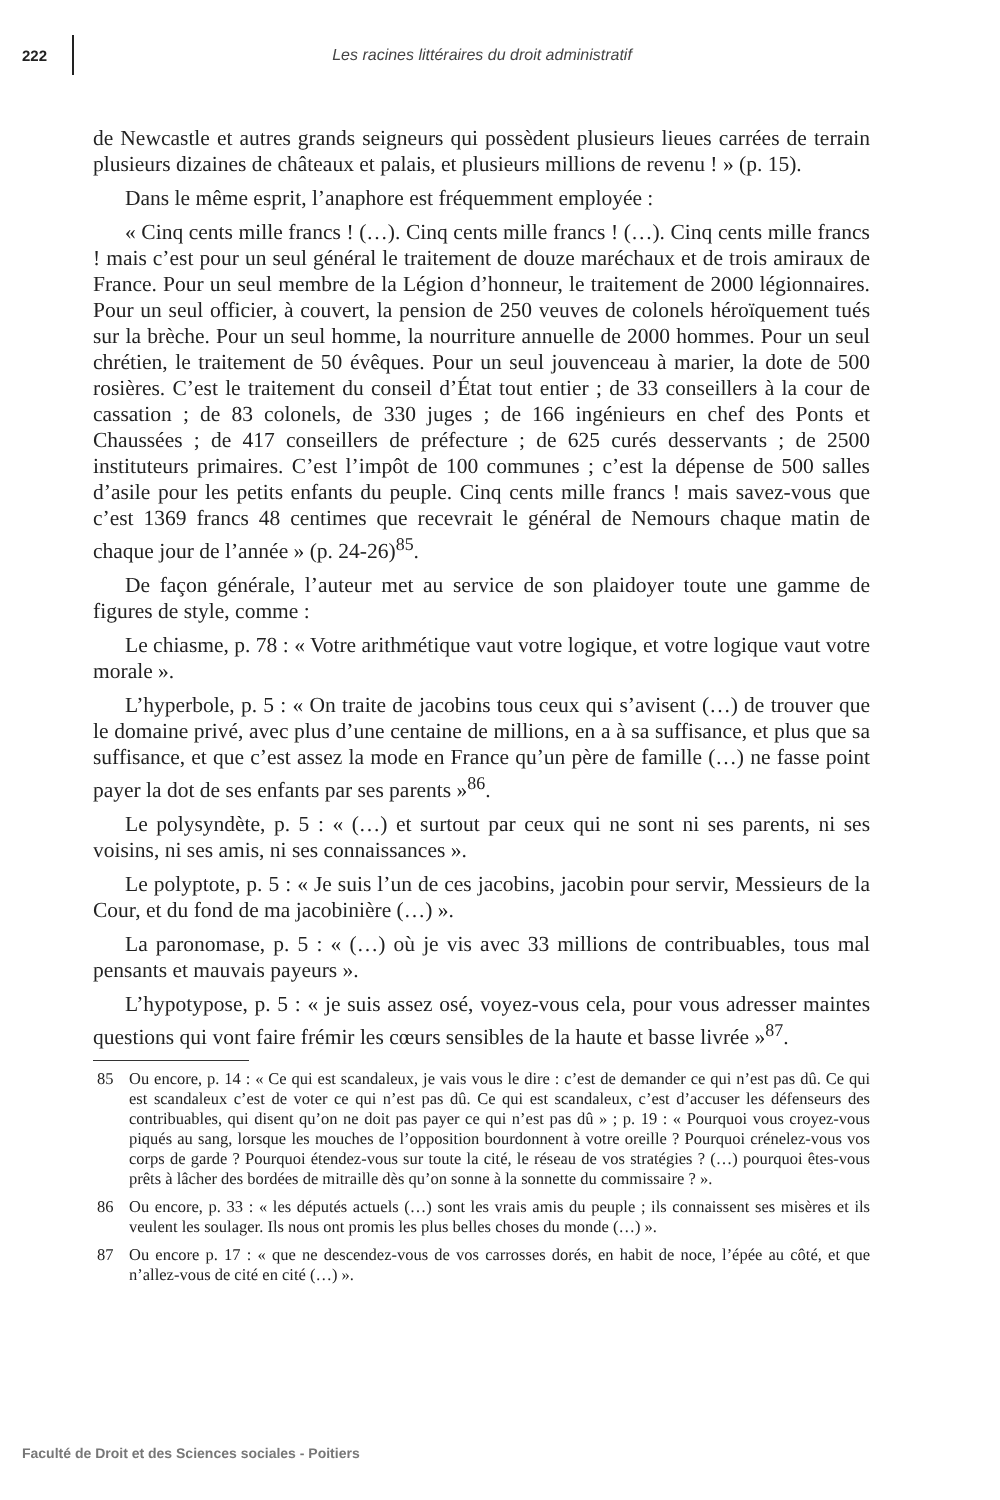222
Les racines littéraires du droit administratif
de Newcastle et autres grands seigneurs qui possèdent plusieurs lieues carrées de terrain plusieurs dizaines de châteaux et palais, et plusieurs millions de revenu ! » (p. 15).
Dans le même esprit, l’anaphore est fréquemment employée :
« Cinq cents mille francs ! (…). Cinq cents mille francs ! (…). Cinq cents mille francs ! mais c’est pour un seul général le traitement de douze maréchaux et de trois amiraux de France. Pour un seul membre de la Légion d’honneur, le traitement de 2000 légionnaires. Pour un seul officier, à couvert, la pension de 250 veuves de colonels héroïquement tués sur la brèche. Pour un seul homme, la nourriture annuelle de 2000 hommes. Pour un seul chrétien, le traitement de 50 évêques. Pour un seul jouvenceau à marier, la dote de 500 rosières. C’est le traitement du conseil d’État tout entier ; de 33 conseillers à la cour de cassation ; de 83 colonels, de 330 juges ; de 166 ingénieurs en chef des Ponts et Chaussées ; de 417 conseillers de préfecture ; de 625 curés desservants ; de 2500 instituteurs primaires. C’est l’impôt de 100 communes ; c’est la dépense de 500 salles d’asile pour les petits enfants du peuple. Cinq cents mille francs ! mais savez-vous que c’est 1369 francs 48 centimes que recevrait le général de Nemours chaque matin de chaque jour de l’année » (p. 24-26)<sup>85</sup>.
De façon générale, l’auteur met au service de son plaidoyer toute une gamme de figures de style, comme :
Le chiasme, p. 78 : « Votre arithmétique vaut votre logique, et votre logique vaut votre morale ».
L’hyperbole, p. 5 : « On traite de jacobins tous ceux qui s’avisent (…) de trouver que le domaine privé, avec plus d’une centaine de millions, en a à sa suffisance, et plus que sa suffisance, et que c’est assez la mode en France qu’un père de famille (…) ne fasse point payer la dot de ses enfants par ses parents »<sup>86</sup>.
Le polysyndète, p. 5 : « (…) et surtout par ceux qui ne sont ni ses parents, ni ses voisins, ni ses amis, ni ses connaissances ».
Le polyptote, p. 5 : « Je suis l’un de ces jacobins, jacobin pour servir, Messieurs de la Cour, et du fond de ma jacobinière (…) ».
La paronomase, p. 5 : « (…) où je vis avec 33 millions de contribuables, tous mal pensants et mauvais payeurs ».
L’hypotypose, p. 5 : « je suis assez osé, voyez-vous cela, pour vous adresser maintes questions qui vont faire frémir les cœurs sensibles de la haute et basse livrée »<sup>87</sup>.
85 Ou encore, p. 14 : « Ce qui est scandaleux, je vais vous le dire : c’est de demander ce qui n’est pas dû. Ce qui est scandaleux c’est de voter ce qui n’est pas dû. Ce qui est scandaleux, c’est d’accuser les défenseurs des contribuables, qui disent qu’on ne doit pas payer ce qui n’est pas dû » ; p. 19 : « Pourquoi vous croyez-vous piqués au sang, lorsque les mouches de l’opposition bourdonnent à votre oreille ? Pourquoi crénelez-vous vos corps de garde ? Pourquoi étendez-vous sur toute la cité, le réseau de vos stratégies ? (…) pourquoi êtes-vous prêts à lâcher des bordées de mitraille dès qu’on sonne à la sonnette du commissaire ? ».
86 Ou encore, p. 33 : « les députés actuels (…) sont les vrais amis du peuple ; ils connaissent ses misères et ils veulent les soulager. Ils nous ont promis les plus belles choses du monde (…) ».
87 Ou encore p. 17 : « que ne descendez-vous de vos carrosses dorés, en habit de noce, l’épée au côté, et que n’allez-vous de cité en cité (…) ».
Faculté de Droit et des Sciences sociales - Poitiers